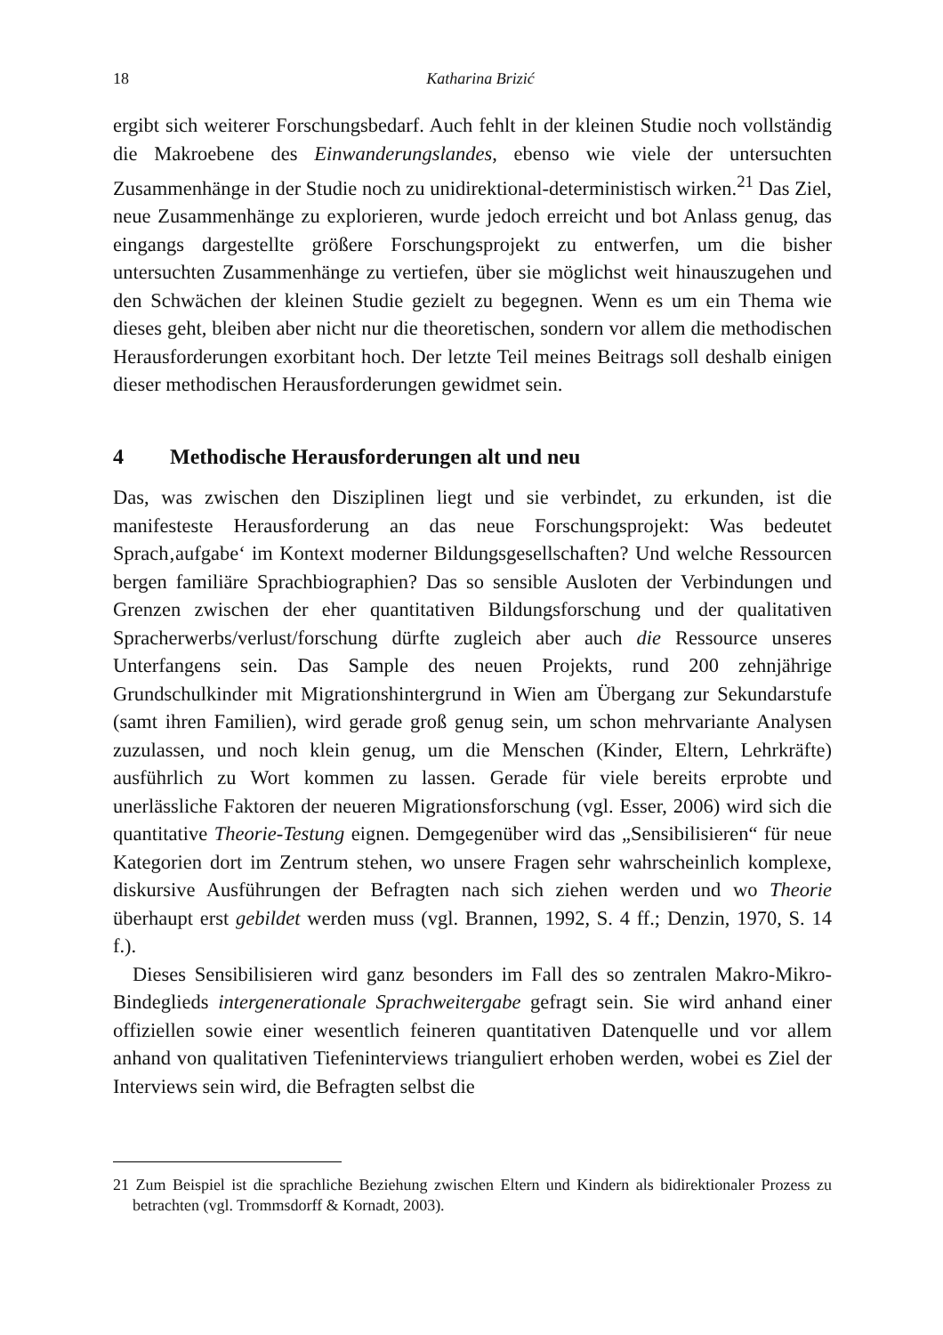18
Katharina Brizić
ergibt sich weiterer Forschungsbedarf. Auch fehlt in der kleinen Studie noch vollständig die Makroebene des Einwanderungslandes, ebenso wie viele der untersuchten Zusammenhänge in der Studie noch zu unidirektional-deterministisch wirken.<sup>21</sup> Das Ziel, neue Zusammenhänge zu explorieren, wurde jedoch erreicht und bot Anlass genug, das eingangs dargestellte größere Forschungsprojekt zu entwerfen, um die bisher untersuchten Zusammenhänge zu vertiefen, über sie möglichst weit hinauszugehen und den Schwächen der kleinen Studie gezielt zu begegnen. Wenn es um ein Thema wie dieses geht, bleiben aber nicht nur die theoretischen, sondern vor allem die methodischen Herausforderungen exorbitant hoch. Der letzte Teil meines Beitrags soll deshalb einigen dieser methodischen Herausforderungen gewidmet sein.
4 Methodische Herausforderungen alt und neu
Das, was zwischen den Disziplinen liegt und sie verbindet, zu erkunden, ist die manifesteste Herausforderung an das neue Forschungsprojekt: Was bedeutet Sprach‚aufgabe‘ im Kontext moderner Bildungsgesellschaften? Und welche Ressourcen bergen familiäre Sprachbiographien? Das so sensible Ausloten der Verbindungen und Grenzen zwischen der eher quantitativen Bildungsforschung und der qualitativen Spracherwerbs/verlust/forschung dürfte zugleich aber auch die Ressource unseres Unterfangens sein. Das Sample des neuen Projekts, rund 200 zehnjährige Grundschulkinder mit Migrationshintergrund in Wien am Übergang zur Sekundarstufe (samt ihren Familien), wird gerade groß genug sein, um schon mehrvariante Analysen zuzulassen, und noch klein genug, um die Menschen (Kinder, Eltern, Lehrkräfte) ausführlich zu Wort kommen zu lassen. Gerade für viele bereits erprobte und unerlässliche Faktoren der neueren Migrationsforschung (vgl. Esser, 2006) wird sich die quantitative Theorie-Testung eignen. Demgegenüber wird das „Sensibilisieren“ für neue Kategorien dort im Zentrum stehen, wo unsere Fragen sehr wahrscheinlich komplexe, diskursive Ausführungen der Befragten nach sich ziehen werden und wo Theorie überhaupt erst gebildet werden muss (vgl. Brannen, 1992, S. 4 ff.; Denzin, 1970, S. 14 f.).
Dieses Sensibilisieren wird ganz besonders im Fall des so zentralen Makro-Mikro-Bindeglieds intergenerationale Sprachweitergabe gefragt sein. Sie wird anhand einer offiziellen sowie einer wesentlich feineren quantitativen Datenquelle und vor allem anhand von qualitativen Tiefeninterviews trianguliert erhoben werden, wobei es Ziel der Interviews sein wird, die Befragten selbst die
21 Zum Beispiel ist die sprachliche Beziehung zwischen Eltern und Kindern als bidirektionaler Prozess zu betrachten (vgl. Trommsdorff & Kornadt, 2003).